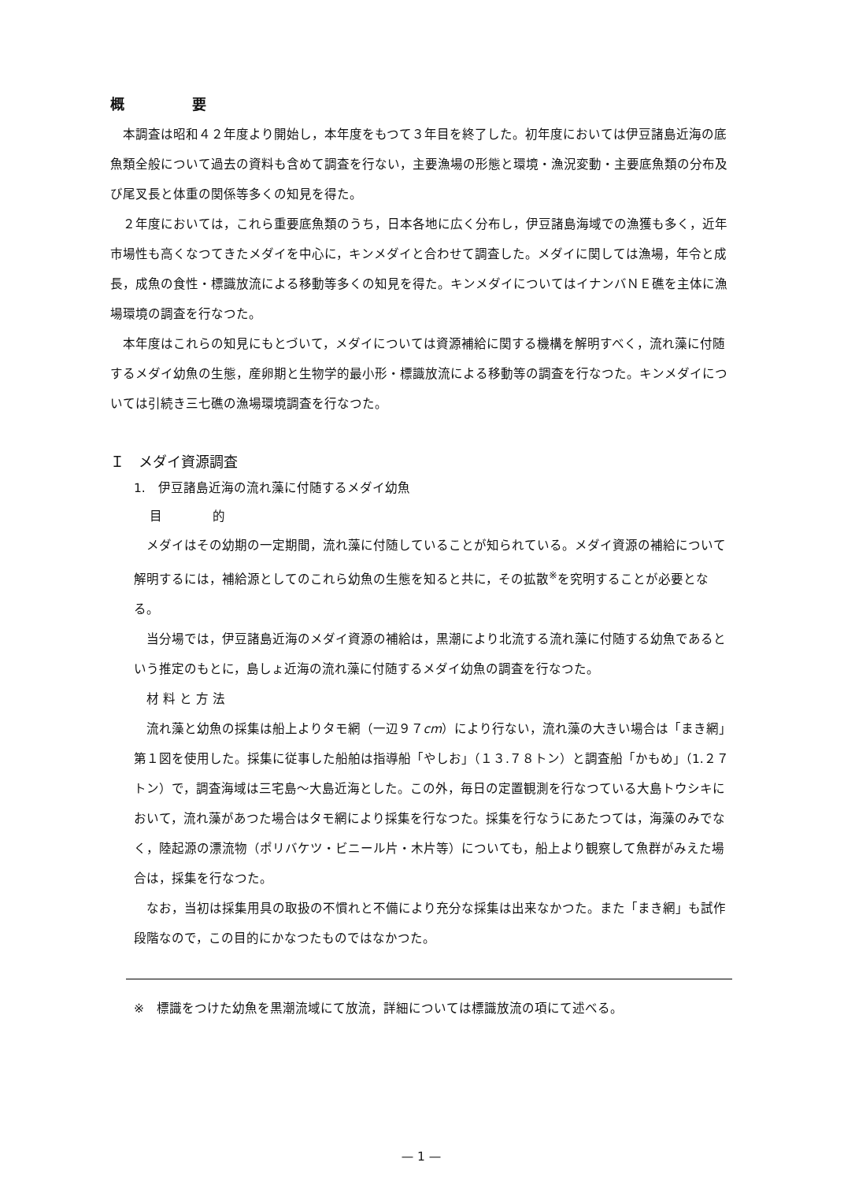概 要
本調査は昭和４２年度より開始し，本年度をもつて３年目を終了した。初年度においては伊豆諸島近海の底魚類全般について過去の資料も含めて調査を行ない，主要漁場の形態と環境・漁況変動・主要底魚類の分布及び尾叉長と体重の関係等多くの知見を得た。
２年度においては，これら重要底魚類のうち，日本各地に広く分布し，伊豆諸島海域での漁獲も多く，近年市場性も高くなつてきたメダイを中心に，キンメダイと合わせて調査した。メダイに関しては漁場，年令と成長，成魚の食性・標識放流による移動等多くの知見を得た。キンメダイについてはイナンバＮＥ礁を主体に漁場環境の調査を行なつた。
本年度はこれらの知見にもとづいて，メダイについては資源補給に関する機構を解明すべく，流れ藻に付随するメダイ幼魚の生態，産卵期と生物学的最小形・標識放流による移動等の調査を行なつた。キンメダイについては引続き三七礁の漁場環境調査を行なつた。
Ｉ　メダイ資源調査
1.　伊豆諸島近海の流れ藻に付随するメダイ幼魚
目　　　　的
メダイはその幼期の一定期間，流れ藻に付随していることが知られている。メダイ資源の補給について解明するには，補給源としてのこれら幼魚の生態を知ると共に，その拡散<sup>※</sup>を究明することが必要となる。
当分場では，伊豆諸島近海のメダイ資源の補給は，黒潮により北流する流れ藻に付随する幼魚であるという推定のもとに，島しょ近海の流れ藻に付随するメダイ幼魚の調査を行なつた。
　材 料 と 方 法
流れ藻と幼魚の採集は船上よりタモ網（一辺９７cm）により行ない，流れ藻の大きい場合は「まき網」第１図を使用した。採集に従事した船舶は指導船「やしお」（１３.７８トン）と調査船「かもめ」（1.２７トン）で，調査海域は三宅島〜大島近海とした。この外，毎日の定置観測を行なつている大島トウシキにおいて，流れ藻があつた場合はタモ網により採集を行なつた。採集を行なうにあたつては，海藻のみでなく，陸起源の漂流物（ポリバケツ・ビニール片・木片等）についても，船上より観察して魚群がみえた場合は，採集を行なつた。
なお，当初は採集用具の取扱の不慣れと不備により充分な採集は出来なかつた。また「まき網」も試作段階なので，この目的にかなつたものではなかつた。
※　標識をつけた幼魚を黒潮流域にて放流，詳細については標識放流の項にて述べる。
— 1 —